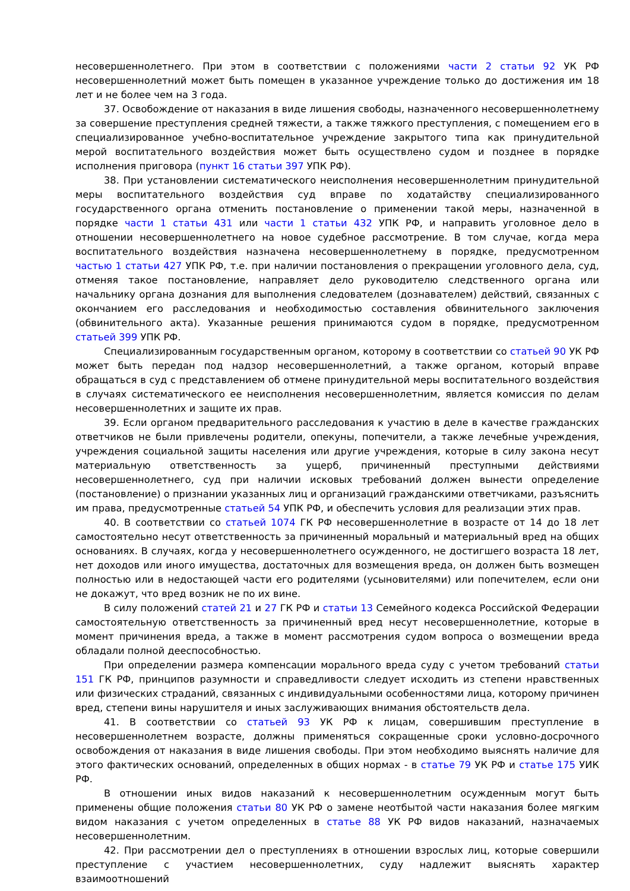несовершеннолетнего. При этом в соответствии с положениями части 2 статьи 92 УК РФ несовершеннолетний может быть помещен в указанное учреждение только до достижения им 18 лет и не более чем на 3 года.
37. Освобождение от наказания в виде лишения свободы, назначенного несовершеннолетнему за совершение преступления средней тяжести, а также тяжкого преступления, с помещением его в специализированное учебно-воспитательное учреждение закрытого типа как принудительной мерой воспитательного воздействия может быть осуществлено судом и позднее в порядке исполнения приговора (пункт 16 статьи 397 УПК РФ).
38. При установлении систематического неисполнения несовершеннолетним принудительной меры воспитательного воздействия суд вправе по ходатайству специализированного государственного органа отменить постановление о применении такой меры, назначенной в порядке части 1 статьи 431 или части 1 статьи 432 УПК РФ, и направить уголовное дело в отношении несовершеннолетнего на новое судебное рассмотрение. В том случае, когда мера воспитательного воздействия назначена несовершеннолетнему в порядке, предусмотренном частью 1 статьи 427 УПК РФ, т.е. при наличии постановления о прекращении уголовного дела, суд, отменяя такое постановление, направляет дело руководителю следственного органа или начальнику органа дознания для выполнения следователем (дознавателем) действий, связанных с окончанием его расследования и необходимостью составления обвинительного заключения (обвинительного акта). Указанные решения принимаются судом в порядке, предусмотренном статьей 399 УПК РФ.
Специализированным государственным органом, которому в соответствии со статьей 90 УК РФ может быть передан под надзор несовершеннолетний, а также органом, который вправе обращаться в суд с представлением об отмене принудительной меры воспитательного воздействия в случаях систематического ее неисполнения несовершеннолетним, является комиссия по делам несовершеннолетних и защите их прав.
39. Если органом предварительного расследования к участию в деле в качестве гражданских ответчиков не были привлечены родители, опекуны, попечители, а также лечебные учреждения, учреждения социальной защиты населения или другие учреждения, которые в силу закона несут материальную ответственность за ущерб, причиненный преступными действиями несовершеннолетнего, суд при наличии исковых требований должен вынести определение (постановление) о признании указанных лиц и организаций гражданскими ответчиками, разъяснить им права, предусмотренные статьей 54 УПК РФ, и обеспечить условия для реализации этих прав.
40. В соответствии со статьей 1074 ГК РФ несовершеннолетние в возрасте от 14 до 18 лет самостоятельно несут ответственность за причиненный моральный и материальный вред на общих основаниях. В случаях, когда у несовершеннолетнего осужденного, не достигшего возраста 18 лет, нет доходов или иного имущества, достаточных для возмещения вреда, он должен быть возмещен полностью или в недостающей части его родителями (усыновителями) или попечителем, если они не докажут, что вред возник не по их вине.
В силу положений статей 21 и 27 ГК РФ и статьи 13 Семейного кодекса Российской Федерации самостоятельную ответственность за причиненный вред несут несовершеннолетние, которые в момент причинения вреда, а также в момент рассмотрения судом вопроса о возмещении вреда обладали полной дееспособностью.
При определении размера компенсации морального вреда суду с учетом требований статьи 151 ГК РФ, принципов разумности и справедливости следует исходить из степени нравственных или физических страданий, связанных с индивидуальными особенностями лица, которому причинен вред, степени вины нарушителя и иных заслуживающих внимания обстоятельств дела.
41. В соответствии со статьей 93 УК РФ к лицам, совершившим преступление в несовершеннолетнем возрасте, должны применяться сокращенные сроки условно-досрочного освобождения от наказания в виде лишения свободы. При этом необходимо выяснять наличие для этого фактических оснований, определенных в общих нормах - в статье 79 УК РФ и статье 175 УИК РФ.
В отношении иных видов наказаний к несовершеннолетним осужденным могут быть применены общие положения статьи 80 УК РФ о замене неотбытой части наказания более мягким видом наказания с учетом определенных в статье 88 УК РФ видов наказаний, назначаемых несовершеннолетним.
42. При рассмотрении дел о преступлениях в отношении взрослых лиц, которые совершили преступление с участием несовершеннолетних, суду надлежит выяснять характер взаимоотношений